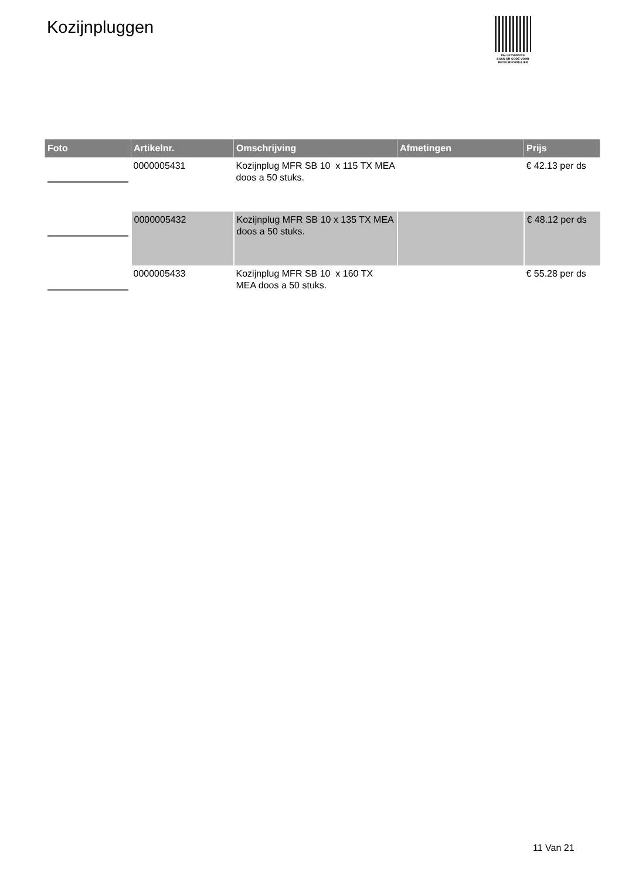Kozijnpluggen
PALLETSERVICE
SCAN QR-CODE VOOR
RETOURFORMULIER
| Foto | Artikelnr. | Omschrijving | Afmetingen | Prijs |
| --- | --- | --- | --- | --- |
| | 0000005431 | Kozijnplug MFR SB 10 x 115 TX MEA doos a 50 stuks. | | € 42.13 per ds |
| | 0000005432 | Kozijnplug MFR SB 10 x 135 TX MEA doos a 50 stuks. | | € 48.12 per ds |
| | 0000005433 | Kozijnplug MFR SB 10 x 160 TX MEA doos a 50 stuks. | | € 55.28 per ds |
11 Van 21